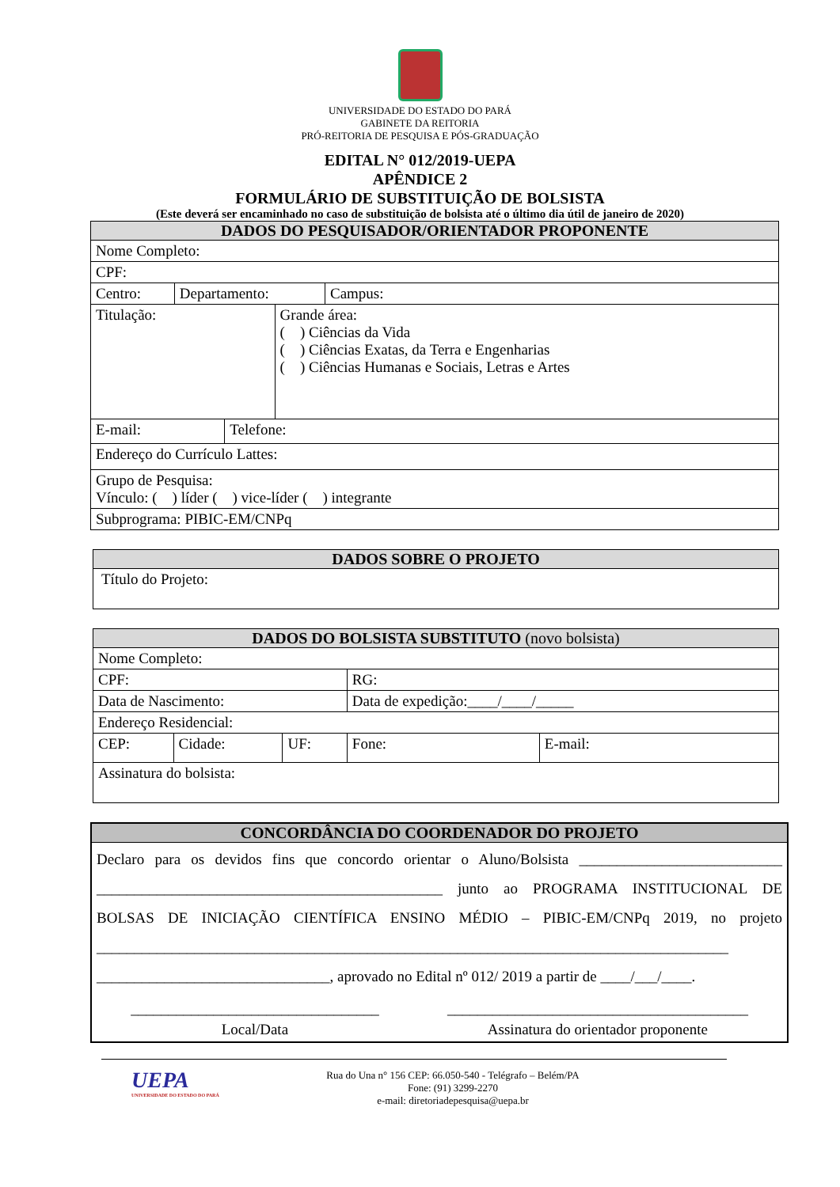UNIVERSIDADE DO ESTADO DO PARÁ
GABINETE DA REITORIA
PRÓ-REITORIA DE PESQUISA E PÓS-GRADUAÇÃO
EDITAL N° 012/2019-UEPA
APÊNDICE 2
FORMULÁRIO DE SUBSTITUIÇÃO DE BOLSISTA
(Este deverá ser encaminhado no caso de substituição de bolsista até o último dia útil de janeiro de 2020)
| DADOS DO PESQUISADOR/ORIENTADOR PROPONENTE | | | | |
| --- | --- | --- | --- | --- |
| Nome Completo: | | | | |
| CPF: | | | | |
| Centro: | Departamento: | | | Campus: |
| Titulação: | | | Grande área: ( ) Ciências da Vida ( ) Ciências Exatas, da Terra e Engenharias ( ) Ciências Humanas e Sociais, Letras e Artes | |
| E-mail: | | Telefone: | | |
| Endereço do Currículo Lattes: | | | | |
| Grupo de Pesquisa: Vínculo: ( ) líder ( ) vice-líder ( ) integrante | | | | |
| Subprograma: PIBIC-EM/CNPq | | | | |
| DADOS SOBRE O PROJETO |
| --- |
| Título do Projeto: |
| DADOS DO BOLSISTA SUBSTITUTO (novo bolsista) | | | | |
| --- | --- | --- | --- | --- |
| Nome Completo: | | | | |
| CPF: | | | RG: | |
| Data de Nascimento: | | | Data de expedição:____/____/_____ | |
| Endereço Residencial: | | | | |
| CEP: | Cidade: | UF: | Fone: | E-mail: |
| Assinatura do bolsista: | | | | |
| CONCORDÂNCIA DO COORDENADOR DO PROJETO |
| --- |
| Declaro para os devidos fins que concordo orientar o Aluno/Bolsista ___________________________ ______________________________________________ junto ao PROGRAMA INSTITUCIONAL DE BOLSAS DE INICIAÇÃO CIENTÍFICA ENSINO MÉDIO – PIBIC-EM/CNPq 2019, no projeto ____________________________________________________________________________________ _______________________________, aprovado no Edital nº 012/ 2019 a partir de ____/___/____. _________________________________ Local/Data ________________________________________ Assinatura do orientador proponente |
UEPA
UNIVERSIDADE DO ESTADO DO PARÁ
Rua do Una n° 156 CEP: 66.050-540 - Telégrafo – Belém/PA
Fone: (91) 3299-2270
e-mail: diretoriadepesquisa@uepa.br